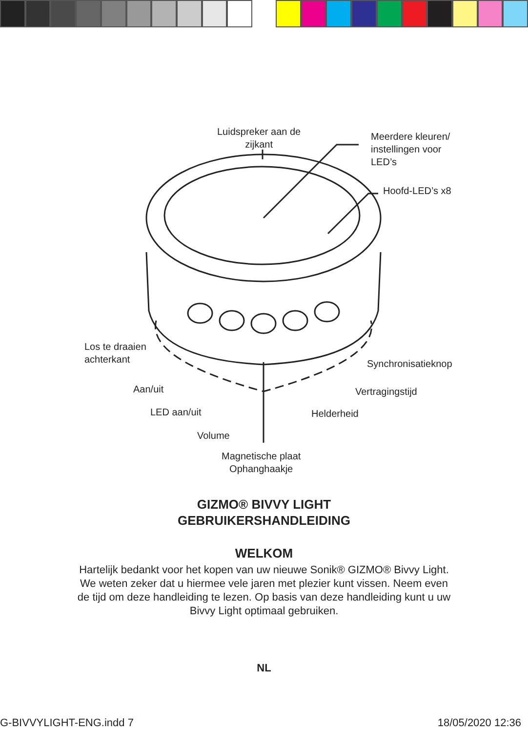Luidspreker aan de
zijkant
Meerdere kleuren/
instellingen voor
LED’s
Hoofd-LED’s x8
Los te draaien
achterkant
Synchronisatieknop
Aan/uit Vertragingstijd
LED aan/uit Helderheid
Volume
Magnetische plaat
Ophanghaakje
GIZMO® BIVVY LIGHT
GEBRUIKERSHANDLEIDING
WELKOM
Hartelijk bedankt voor het kopen van uw nieuwe Sonik® GIZMO® Bivvy Light. We weten zeker dat u hiermee vele jaren met plezier kunt vissen. Neem even de tijd om deze handleiding te lezen. Op basis van deze handleiding kunt u uw Bivvy Light optimaal gebruiken.
NL
G-BIVVYLIGHT-ENG.indd 7 18/05/2020 12:36